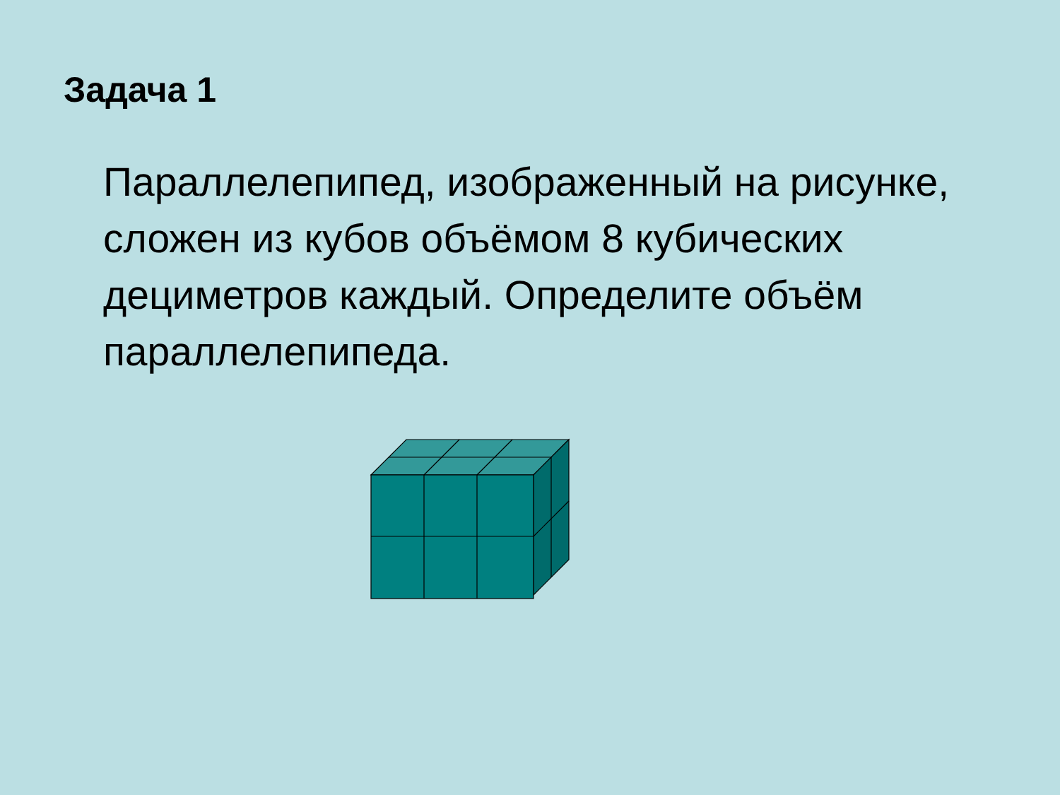Задача 1
Параллелепипед, изображенный на рисунке, сложен из кубов объёмом 8 кубических дециметров каждый. Определите объём параллелепипеда.